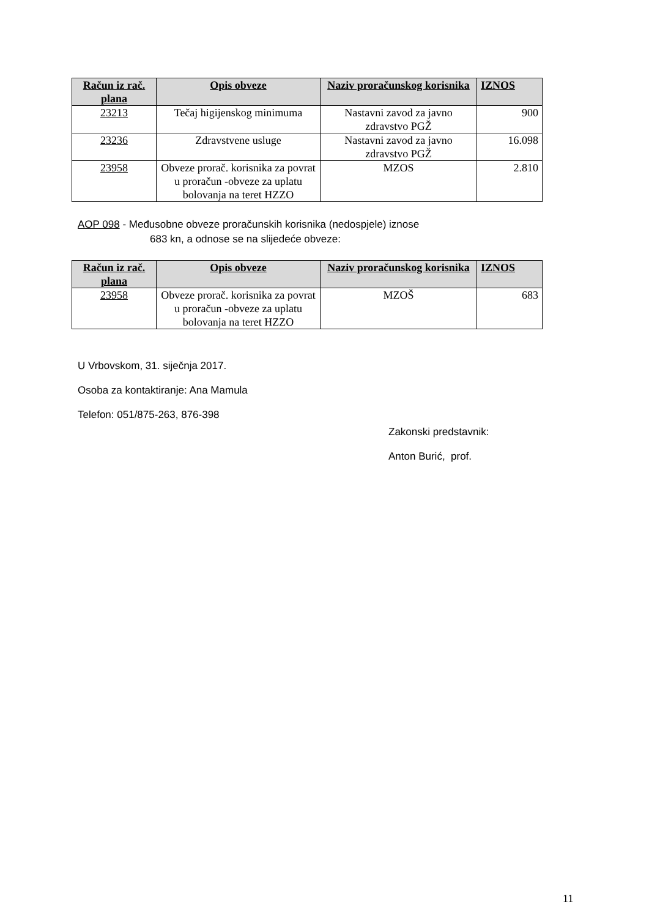| Račun iz rač. plana | Opis obveze | Naziv proračunskog korisnika | IZNOS |
| --- | --- | --- | --- |
| 23213 | Tečaj higijenskog minimuma | Nastavni zavod za javno zdravstvo PGŽ | 900 |
| 23236 | Zdravstvene usluge | Nastavni zavod za javno zdravstvo PGŽ | 16.098 |
| 23958 | Obveze prorač. korisnika za povrat u proračun -obveze za uplatu bolovanja na teret HZZO | MZOS | 2.810 |
AOP 098 - Međusobne obveze proračunskih korisnika (nedospjele) iznose
683 kn, a odnose se na slijedeće obveze:
| Račun iz rač. plana | Opis obveze | Naziv proračunskog korisnika | IZNOS |
| --- | --- | --- | --- |
| 23958 | Obveze prorač. korisnika za povrat u proračun -obveze za uplatu bolovanja na teret HZZO | MZOŠ | 683 |
U Vrbovskom, 31. siječnja 2017.
Osoba za kontaktiranje: Ana Mamula
Telefon: 051/875-263, 876-398
Zakonski predstavnik:
Anton Burić, prof.
11